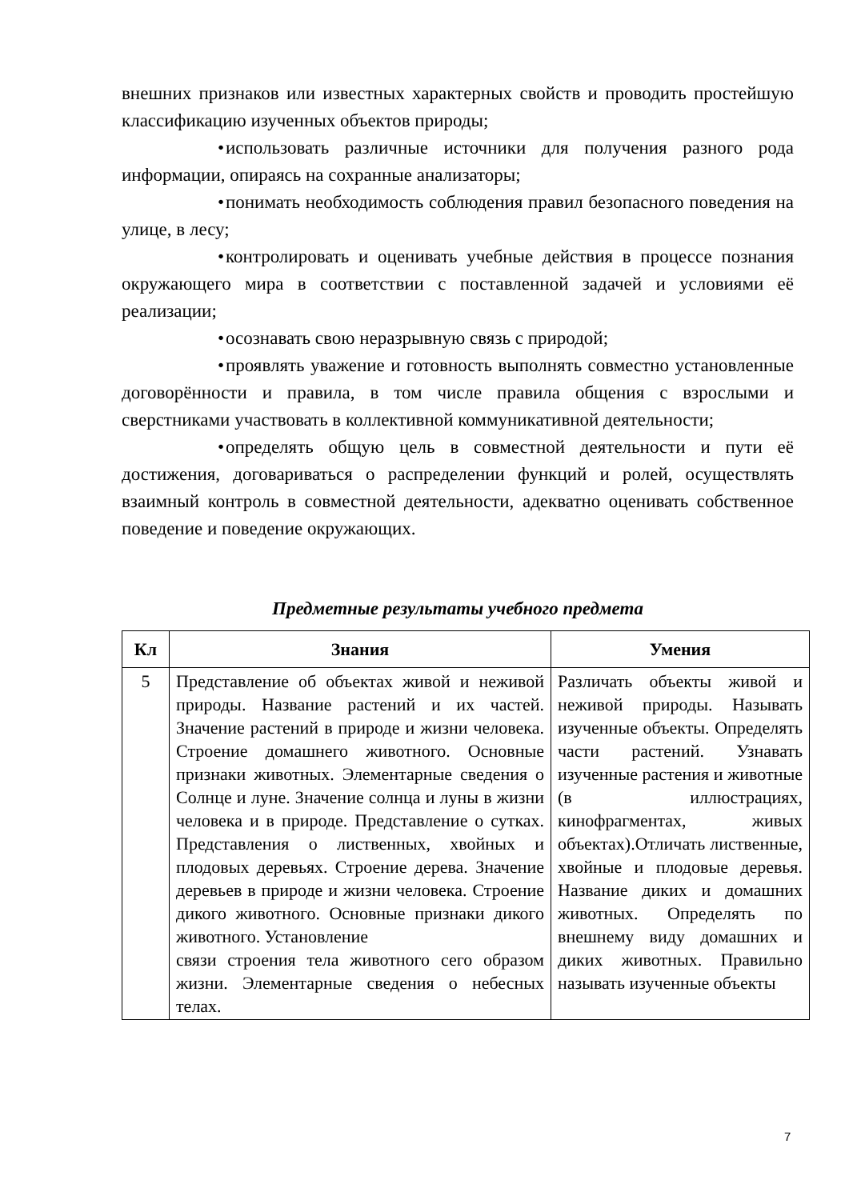внешних признаков или известных характерных свойств и проводить простейшую классификацию изученных объектов природы;
• использовать различные источники для получения разного рода информации, опираясь на сохранные анализаторы;
• понимать необходимость соблюдения правил безопасного поведения на улице, в лесу;
• контролировать и оценивать учебные действия в процессе познания окружающего мира в соответствии с поставленной задачей и условиями её реализации;
• осознавать свою неразрывную связь с природой;
• проявлять уважение и готовность выполнять совместно установленные договорённости и правила, в том числе правила общения с взрослыми и сверстниками участвовать в коллективной коммуникативной деятельности;
• определять общую цель в совместной деятельности и пути её достижения, договариваться о распределении функций и ролей, осуществлять взаимный контроль в совместной деятельности, адекватно оценивать собственное поведение и поведение окружающих.
Предметные результаты учебного предмета
| Кл | Знания | Умения |
| --- | --- | --- |
| 5 | Представление об объектах живой и неживой природы. Название растений и их частей. Значение растений в природе и жизни человека. Строение домашнего животного. Основные признаки животных. Элементарные сведения о Солнце и луне. Значение солнца и луны в жизни человека и в природе. Представление о сутках. Представления о лиственных, хвойных и плодовых деревьях. Строение дерева. Значение деревьев в природе и жизни человека. Строение дикого животного. Основные признаки дикого животного. Установление связи строения тела животного сего образом жизни. Элементарные сведения о небесных телах. | Различать объекты живой и неживой природы. Называть изученные объекты. Определять части растений. Узнавать изученные растения и животные (в иллюстрациях, кинофрагментах, живых объектах).Отличать лиственные, хвойные и плодовые деревья. Название диких и домашних животных. Определять по внешнему виду домашних и диких животных. Правильно называть изученные объекты |
7